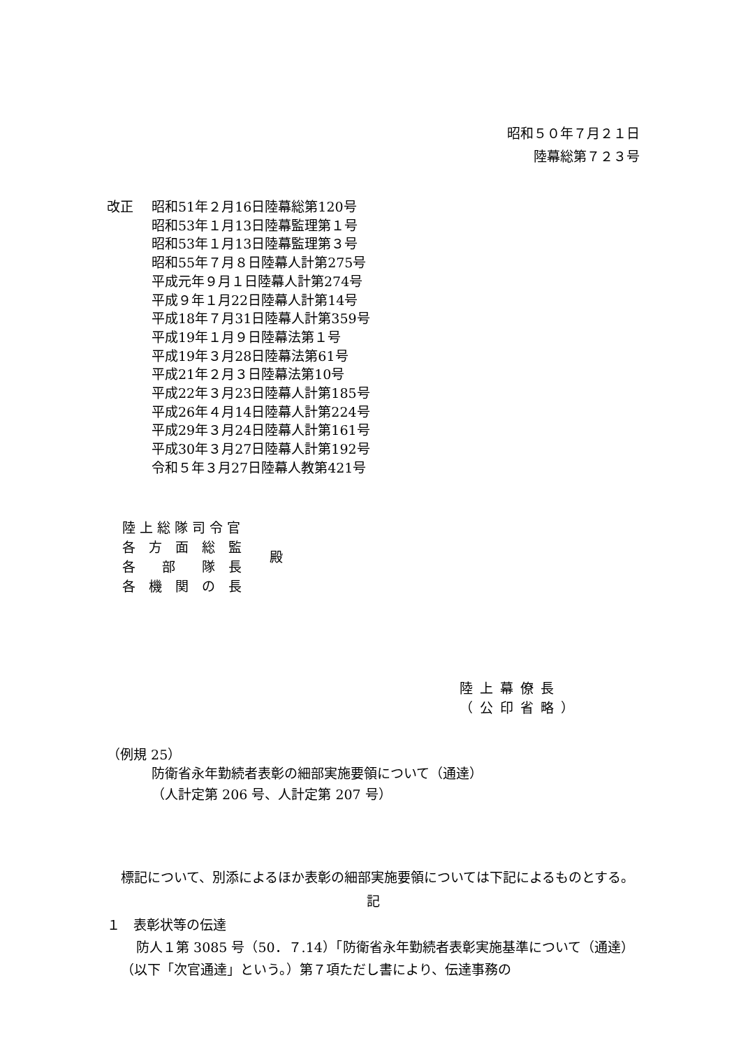昭和５０年７月２１日
陸幕総第７２３号
改正 昭和51年２月16日陸幕総第120号
昭和53年１月13日陸幕監理第１号
昭和53年１月13日陸幕監理第３号
昭和55年７月８日陸幕人計第275号
平成元年９月１日陸幕人計第274号
平成９年１月22日陸幕人計第14号
平成18年７月31日陸幕人計第359号
平成19年１月９日陸幕法第１号
平成19年３月28日陸幕法第61号
平成21年２月３日陸幕法第10号
平成22年３月23日陸幕人計第185号
平成26年４月14日陸幕人計第224号
平成29年３月24日陸幕人計第161号
平成30年３月27日陸幕人計第192号
令和５年３月27日陸幕人教第421号
| 陸 上 総 隊 司 令 官 |
| 各 方 面 総 監 |
| 各 部 隊 長 |
| 各 機 関 の 長 |
殿
陸上幕僚長
（公印省略）
（例規 25）
防衛省永年勤続者表彰の細部実施要領について（通達）
（人計定第 206 号、人計定第 207 号）
標記について、別添によるほか表彰の細部実施要領については下記によるものとする。
記
１　表彰状等の伝達
防人１第 3085 号（50．７.14）「防衛省永年勤続者表彰実施基準について（通達）（以下「次官通達」という。）第７項ただし書により、伝達事務の